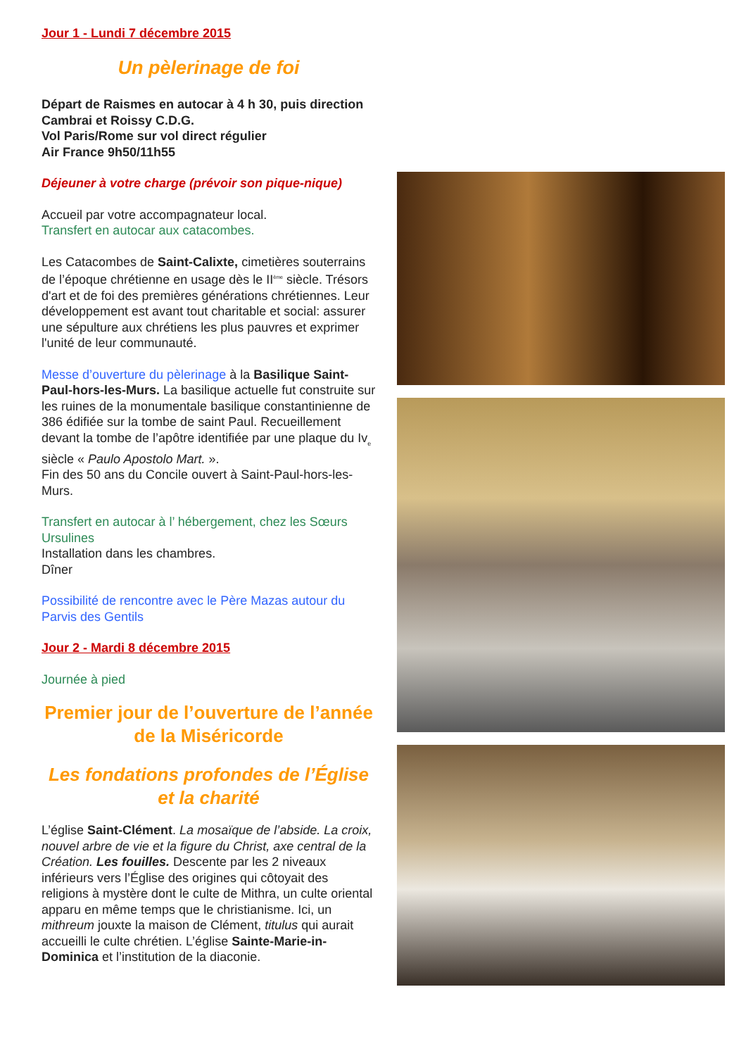Jour 1 - Lundi 7 décembre 2015
Un pèlerinage de foi
Départ de Raismes en autocar à 4 h 30, puis direction Cambrai et Roissy C.D.G.
Vol Paris/Rome sur vol direct régulier
Air France 9h50/11h55
Déjeuner à votre charge (prévoir son pique-nique)
Accueil par votre accompagnateur local.
Transfert en autocar aux catacombes.
Les Catacombes de Saint-Calixte, cimetières souterrains de l’époque chrétienne en usage dès le II<sup>ème</sup> siècle. Trésors d'art et de foi des premières générations chrétiennes. Leur développement est avant tout charitable et social: assurer une sépulture aux chrétiens les plus pauvres et exprimer l'unité de leur communauté.
Messe d’ouverture du pèlerinage à la Basilique Saint-Paul-hors-les-Murs. La basilique actuelle fut construite sur les ruines de la monumentale basilique constantinienne de 386 édifiée sur la tombe de saint Paul. Recueillement devant la tombe de l’apôtre identifiée par une plaque du Iv<sub>e</sub> siècle « Paulo Apostolo Mart. ».
Fin des 50 ans du Concile ouvert à Saint-Paul-hors-les-Murs.
Transfert en autocar à l’ hébergement, chez les Sœurs Ursulines
Installation dans les chambres.
Dîner
Possibilité de rencontre avec le Père Mazas autour du Parvis des Gentils
Jour 2 - Mardi 8 décembre 2015
Journée à pied
Premier jour de l’ouverture de l’année de la Miséricorde
Les fondations profondes de l’Église et la charité
L’église Saint-Clément. La mosaïque de l’abside. La croix, nouvel arbre de vie et la figure du Christ, axe central de la Création. Les fouilles. Descente par les 2 niveaux inférieurs vers l’Église des origines qui côtoyait des religions à mystère dont le culte de Mithra, un culte oriental apparu en même temps que le christianisme. Ici, un mithreum jouxte la maison de Clément, titulus qui aurait accueilli le culte chrétien. L’église Sainte-Marie-in-Dominica et l’institution de la diaconie.